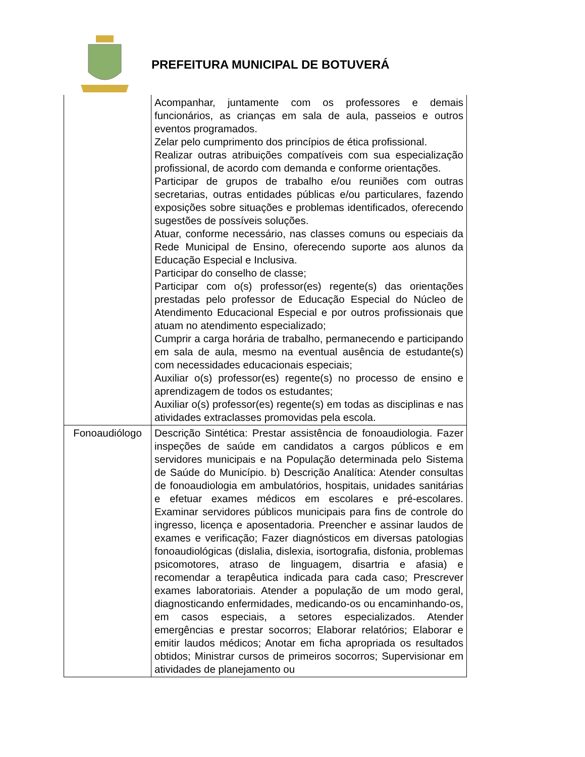PREFEITURA MUNICIPAL DE BOTUVERÁ
| | Acompanhar, juntamente com os professores e demais funcionários, as crianças em sala de aula, passeios e outros eventos programados. Zelar pelo cumprimento dos princípios de ética profissional. Realizar outras atribuições compatíveis com sua especialização profissional, de acordo com demanda e conforme orientações. Participar de grupos de trabalho e/ou reuniões com outras secretarias, outras entidades públicas e/ou particulares, fazendo exposições sobre situações e problemas identificados, oferecendo sugestões de possíveis soluções. Atuar, conforme necessário, nas classes comuns ou especiais da Rede Municipal de Ensino, oferecendo suporte aos alunos da Educação Especial e Inclusiva. Participar do conselho de classe; Participar com o(s) professor(es) regente(s) das orientações prestadas pelo professor de Educação Especial do Núcleo de Atendimento Educacional Especial e por outros profissionais que atuam no atendimento especializado; Cumprir a carga horária de trabalho, permanecendo e participando em sala de aula, mesmo na eventual ausência de estudante(s) com necessidades educacionais especiais; Auxiliar o(s) professor(es) regente(s) no processo de ensino e aprendizagem de todos os estudantes; Auxiliar o(s) professor(es) regente(s) em todas as disciplinas e nas atividades extraclasses promovidas pela escola. |
| Fonoaudiólogo | Descrição Sintética: Prestar assistência de fonoaudiologia. Fazer inspeções de saúde em candidatos a cargos públicos e em servidores municipais e na População determinada pelo Sistema de Saúde do Município. b) Descrição Analítica: Atender consultas de fonoaudiologia em ambulatórios, hospitais, unidades sanitárias e efetuar exames médicos em escolares e pré-escolares. Examinar servidores públicos municipais para fins de controle do ingresso, licença e aposentadoria. Preencher e assinar laudos de exames e verificação; Fazer diagnósticos em diversas patologias fonoaudiológicas (dislalia, dislexia, isortografia, disfonia, problemas psicomotores, atraso de linguagem, disartria e afasia) e recomendar a terapêutica indicada para cada caso; Prescrever exames laboratoriais. Atender a população de um modo geral, diagnosticando enfermidades, medicando-os ou encaminhando-os, em casos especiais, a setores especializados. Atender emergências e prestar socorros; Elaborar relatórios; Elaborar e emitir laudos médicos; Anotar em ficha apropriada os resultados obtidos; Ministrar cursos de primeiros socorros; Supervisionar em atividades de planejamento ou |